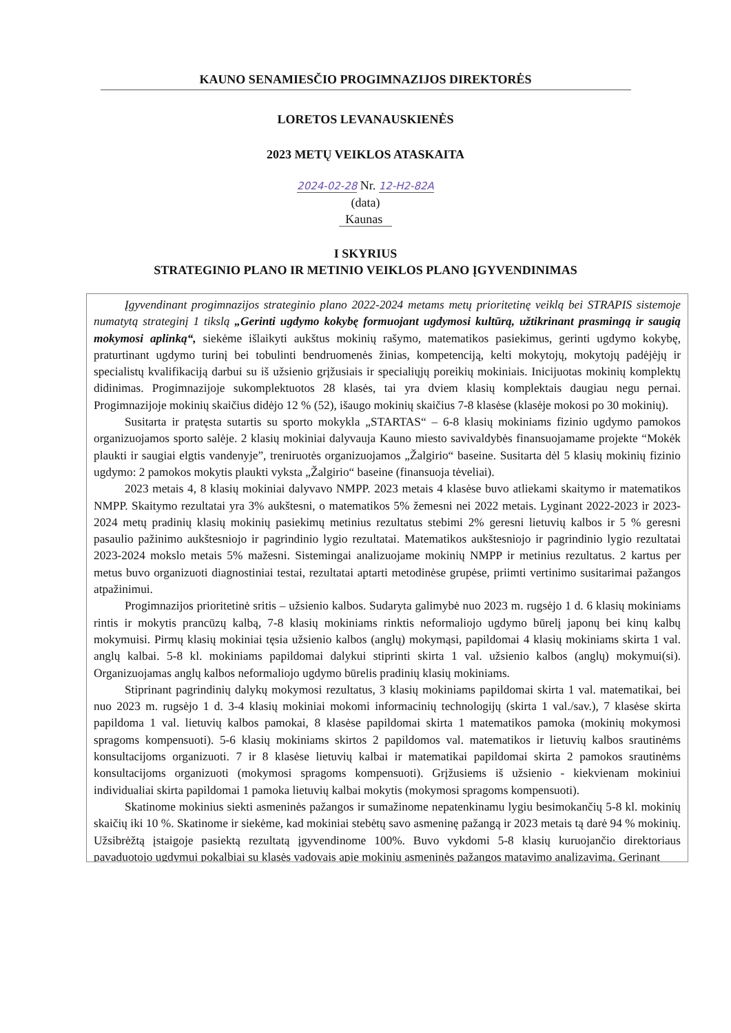KAUNO SENAMIESČIO PROGIMNAZIJOS DIREKTORĖS
LORETOS LEVANAUSKIENĖS
2023 METŲ VEIKLOS ATASKAITA
2024-02-28 Nr. 12-H2-82A
(data)
Kaunas
I SKYRIUS
STRATEGINIO PLANO IR METINIO VEIKLOS PLANO ĮGYVENDINIMAS
Įgyvendinant progimnazijos strateginio plano 2022-2024 metams metų prioritetinę veiklą bei STRAPIS sistemoje numatytą strateginį 1 tikslą „Gerinti ugdymo kokybę formuojant ugdymosi kultūrą, užtikrinant prasmingą ir saugią mokymosi aplinką“, siekėme išlaikyti aukštus mokinių rašymo, matematikos pasiekimus, gerinti ugdymo kokybę, praturtinant ugdymo turinį bei tobulinti bendruomenės žinias, kompetenciją, kelti mokytojų, mokytojų padėjėjų ir specialistų kvalifikaciją darbui su iš užsienio grįžusiais ir specialiųjų poreikių mokiniais. Inicijuotas mokinių komplektų didinimas. Progimnazijoje sukomplektuotos 28 klasės, tai yra dviem klasių komplektais daugiau negu pernai. Progimnazijoje mokinių skaičius didėjo 12 % (52), išaugo mokinių skaičius 7-8 klasėse (klasėje mokosi po 30 mokinių).
Susitarta ir pratęsta sutartis su sporto mokykla „STARTAS“ – 6-8 klasių mokiniams fizinio ugdymo pamokos organizuojamos sporto salėje. 2 klasių mokiniai dalyvauja Kauno miesto savivaldybės finansuojamame projekte “Mokėk plaukti ir saugiai elgtis vandenyje”, treniruotės organizuojamos „Žalgirio“ baseine. Susitarta dėl 5 klasių mokinių fizinio ugdymo: 2 pamokos mokytis plaukti vyksta „Žalgirio“ baseine (finansuoja tėveliai).
2023 metais 4, 8 klasių mokiniai dalyvavo NMPP. 2023 metais 4 klasėse buvo atliekami skaitymo ir matematikos NMPP. Skaitymo rezultatai yra 3% aukštesni, o matematikos 5% žemesni nei 2022 metais. Lyginant 2022-2023 ir 2023-2024 metų pradinių klasių mokinių pasiekimų metinius rezultatus stebimi 2% geresni lietuvių kalbos ir 5 % geresni pasaulio pažinimo aukštesniojo ir pagrindinio lygio rezultatai. Matematikos aukštesniojo ir pagrindinio lygio rezultatai 2023-2024 mokslo metais 5% mažesni. Sistemingai analizuojame mokinių NMPP ir metinius rezultatus. 2 kartus per metus buvo organizuoti diagnostiniai testai, rezultatai aptarti metodinėse grupėse, priimti vertinimo susitarimai pažangos atpažinimui.
Progimnazijos prioritetinė sritis – užsienio kalbos. Sudaryta galimybė nuo 2023 m. rugsėjo 1 d. 6 klasių mokiniams rintis ir mokytis prancūzų kalbą, 7-8 klasių mokiniams rinktis neformaliojo ugdymo būrelį japonų bei kinų kalbų mokymuisi. Pirmų klasių mokiniai tęsia užsienio kalbos (anglų) mokymąsi, papildomai 4 klasių mokiniams skirta 1 val. anglų kalbai. 5-8 kl. mokiniams papildomai dalykui stiprinti skirta 1 val. užsienio kalbos (anglų) mokymui(si). Organizuojamas anglų kalbos neformaliojo ugdymo būrelis pradinių klasių mokiniams.
Stiprinant pagrindinių dalykų mokymosi rezultatus, 3 klasių mokiniams papildomai skirta 1 val. matematikai, bei nuo 2023 m. rugsėjo 1 d. 3-4 klasių mokiniai mokomi informacinių technologijų (skirta 1 val./sav.), 7 klasėse skirta papildoma 1 val. lietuvių kalbos pamokai, 8 klasėse papildomai skirta 1 matematikos pamoka (mokinių mokymosi spragoms kompensuoti). 5-6 klasių mokiniams skirtos 2 papildomos val. matematikos ir lietuvių kalbos srautinėms konsultacijoms organizuoti. 7 ir 8 klasėse lietuvių kalbai ir matematikai papildomai skirta 2 pamokos srautinėms konsultacijoms organizuoti (mokymosi spragoms kompensuoti). Grįžusiems iš užsienio - kiekvienam mokiniui individualiai skirta papildomai 1 pamoka lietuvių kalbai mokytis (mokymosi spragoms kompensuoti).
Skatinome mokinius siekti asmeninės pažangos ir sumažinome nepatenkinamu lygiu besimokančių 5-8 kl. mokinių skaičių iki 10 %. Skatinome ir siekėme, kad mokiniai stebėtų savo asmeninę pažangą ir 2023 metais tą darė 94 % mokinių. Užsibrėžtą įstaigoje pasiektą rezultatą įgyvendinome 100%. Buvo vykdomi 5-8 klasių kuruojančio direktoriaus pavaduotojo ugdymui pokalbiai su klasės vadovais apie mokinių asmeninės pažangos matavimo analizavimą. Gerinant